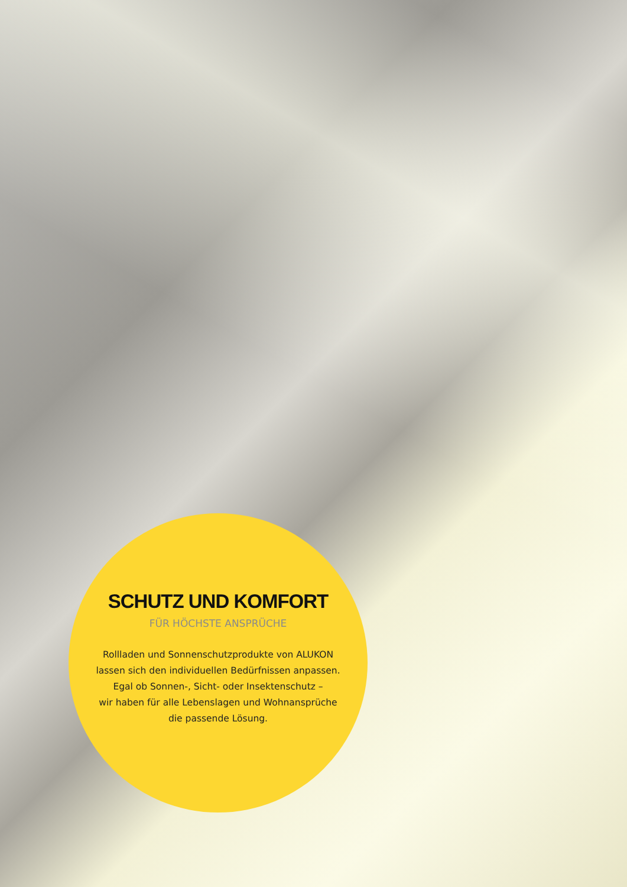SCHUTZ UND KOMFORT
FÜR HÖCHSTE ANSPRÜCHE
Rollladen und Sonnenschutzprodukte von ALUKON
lassen sich den individuellen Bedürfnissen anpassen.
Egal ob Sonnen-, Sicht- oder Insektenschutz –
wir haben für alle Lebenslagen und Wohnansprüche
die passende Lösung.